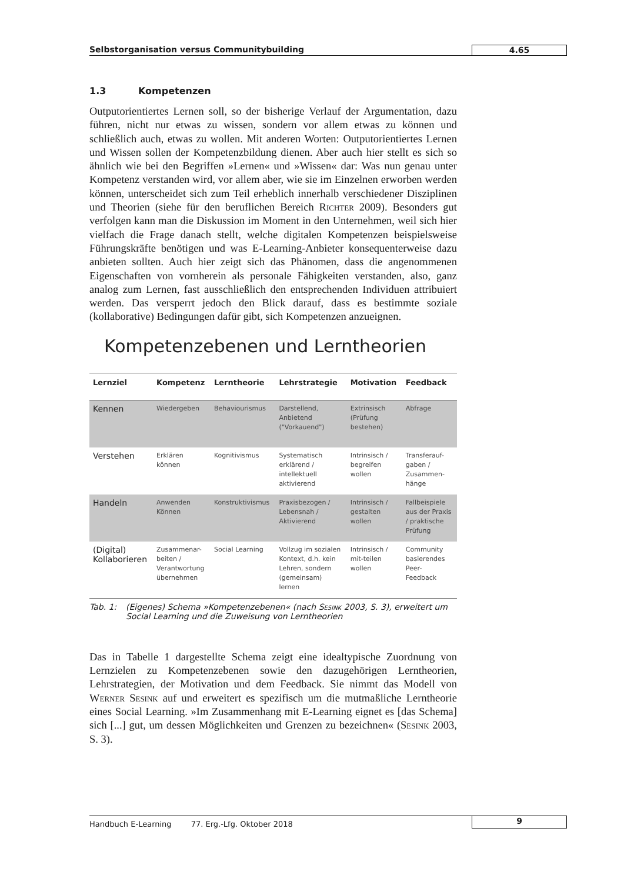Selbstorganisation versus Communitybuilding 4.65
1.3 Kompetenzen
Outputorientiertes Lernen soll, so der bisherige Verlauf der Argumentation, dazu führen, nicht nur etwas zu wissen, sondern vor allem etwas zu können und schließlich auch, etwas zu wollen. Mit anderen Worten: Outputorientiertes Lernen und Wissen sollen der Kompetenzbildung dienen. Aber auch hier stellt es sich so ähnlich wie bei den Begriffen »Lernen« und »Wissen« dar: Was nun genau unter Kompetenz verstanden wird, vor allem aber, wie sie im Einzelnen erworben werden können, unterscheidet sich zum Teil erheblich innerhalb verschiedener Disziplinen und Theorien (siehe für den beruflichen Bereich Richter 2009). Besonders gut verfolgen kann man die Diskussion im Moment in den Unternehmen, weil sich hier vielfach die Frage danach stellt, welche digitalen Kompetenzen beispielsweise Führungskräfte benötigen und was E-Learning-Anbieter konsequenterweise dazu anbieten sollten. Auch hier zeigt sich das Phänomen, dass die angenommenen Eigenschaften von vornherein als personale Fähigkeiten verstanden, also, ganz analog zum Lernen, fast ausschließlich den entsprechenden Individuen attribuiert werden. Das versperrt jedoch den Blick darauf, dass es bestimmte soziale (kollaborative) Bedingungen dafür gibt, sich Kompetenzen anzueignen.
Kompetenzebenen und Lerntheorien
| Lernziel | Kompetenz | Lerntheorie | Lehrstrategie | Motivation | Feedback |
| --- | --- | --- | --- | --- | --- |
| Kennen | Wiedergeben | Behaviourismus | Darstellend, Anbietend ("Vorkauend") | Extrinsisch (Prüfung bestehen) | Abfrage |
| Verstehen | Erklären können | Kognitivismus | Systematisch erklärend / intellektuell aktivierend | Intrinsisch / begreifen wollen | Transferauf- gaben / Zusammen- hänge |
| Handeln | Anwenden Können | Konstruktivismus | Praxisbezogen / Lebensnah / Aktivierend | Intrinsisch / gestalten wollen | Fallbeispiele aus der Praxis / praktische Prüfung |
| (Digital) Kollaborieren | Zusammenar- beiten / Verantwortung übernehmen | Social Learning | Vollzug im sozialen Kontext, d.h. kein Lehren, sondern (gemeinsam) lernen | Intrinsisch / mit-teilen wollen | Community basierendes Peer- Feedback |
Tab. 1: (Eigenes) Schema »Kompetenzebenen« (nach Sesink 2003, S. 3), erweitert um Social Learning und die Zuweisung von Lerntheorien
Das in Tabelle 1 dargestellte Schema zeigt eine idealtypische Zuordnung von Lernzielen zu Kompetenzebenen sowie den dazugehörigen Lerntheorien, Lehrstrategien, der Motivation und dem Feedback. Sie nimmt das Modell von Werner Sesink auf und erweitert es spezifisch um die mutmaßliche Lerntheorie eines Social Learning. »Im Zusammenhang mit E-Learning eignet es [das Schema] sich [...] gut, um dessen Möglichkeiten und Grenzen zu bezeichnen« (Sesink 2003, S. 3).
Handbuch E-Learning 77. Erg.-Lfg. Oktober 2018
9